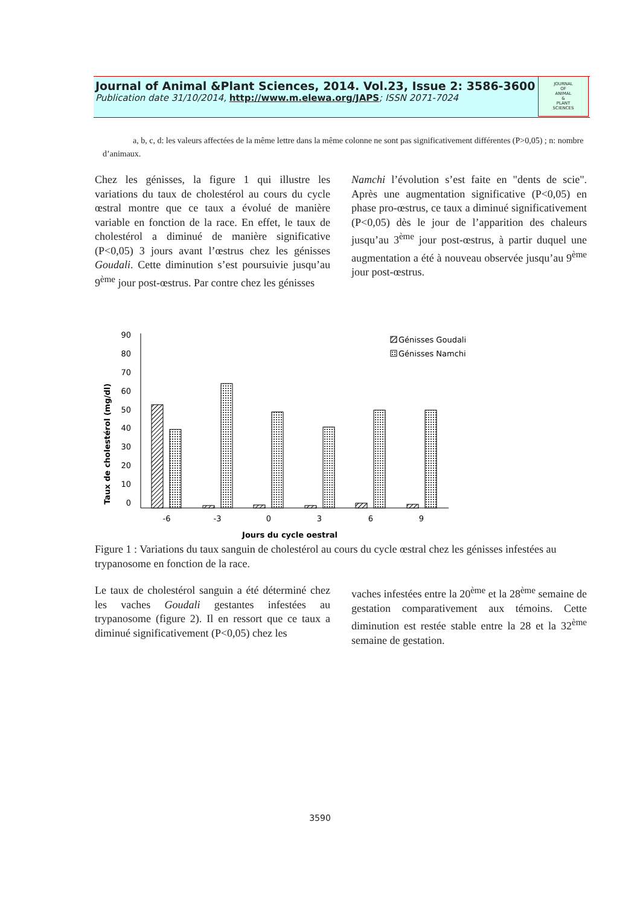Journal of Animal &Plant Sciences, 2014. Vol.23, Issue 2: 3586-3600
Publication date 31/10/2014, http://www.m.elewa.org/JAPS; ISSN 2071-7024
JOURNAL
OF
ANIMAL
&
PLANT
SCIENCES
a, b, c, d: les valeurs affectées de la même lettre dans la même colonne ne sont pas significativement différentes (P>0,05) ; n: nombre d’animaux.
Chez les génisses, la figure 1 qui illustre les variations du taux de cholestérol au cours du cycle œstral montre que ce taux a évolué de manière variable en fonction de la race. En effet, le taux de cholestérol a diminué de manière significative (P<0,05) 3 jours avant l’œstrus chez les génisses Goudali. Cette diminution s’est poursuivie jusqu’au 9<sup>ème</sup> jour post-œstrus. Par contre chez les génisses
Namchi l’évolution s’est faite en "dents de scie". Après une augmentation significative (P<0,05) en phase pro-œstrus, ce taux a diminué significativement (P<0,05) dès le jour de l’apparition des chaleurs jusqu’au 3<sup>ème</sup> jour post-œstrus, à partir duquel une augmentation a été à nouveau observée jusqu’au 9<sup>ème</sup> jour post-œstrus.
Taux de cholestérol (mg/dl)
90
80
70
60
50
40
30
20
10
0
-6
-3
0
3
6
9
Jours du cycle oestral
Génisses Goudali
Génisses Namchi
Figure 1 : Variations du taux sanguin de cholestérol au cours du cycle œstral chez les génisses infestées au trypanosome en fonction de la race.
Le taux de cholestérol sanguin a été déterminé chez les vaches Goudali gestantes infestées au trypanosome (figure 2). Il en ressort que ce taux a diminué significativement (P<0,05) chez les
vaches infestées entre la 20<sup>ème</sup> et la 28<sup>ème</sup> semaine de gestation comparativement aux témoins. Cette diminution est restée stable entre la 28 et la 32<sup>ème</sup> semaine de gestation.
3590